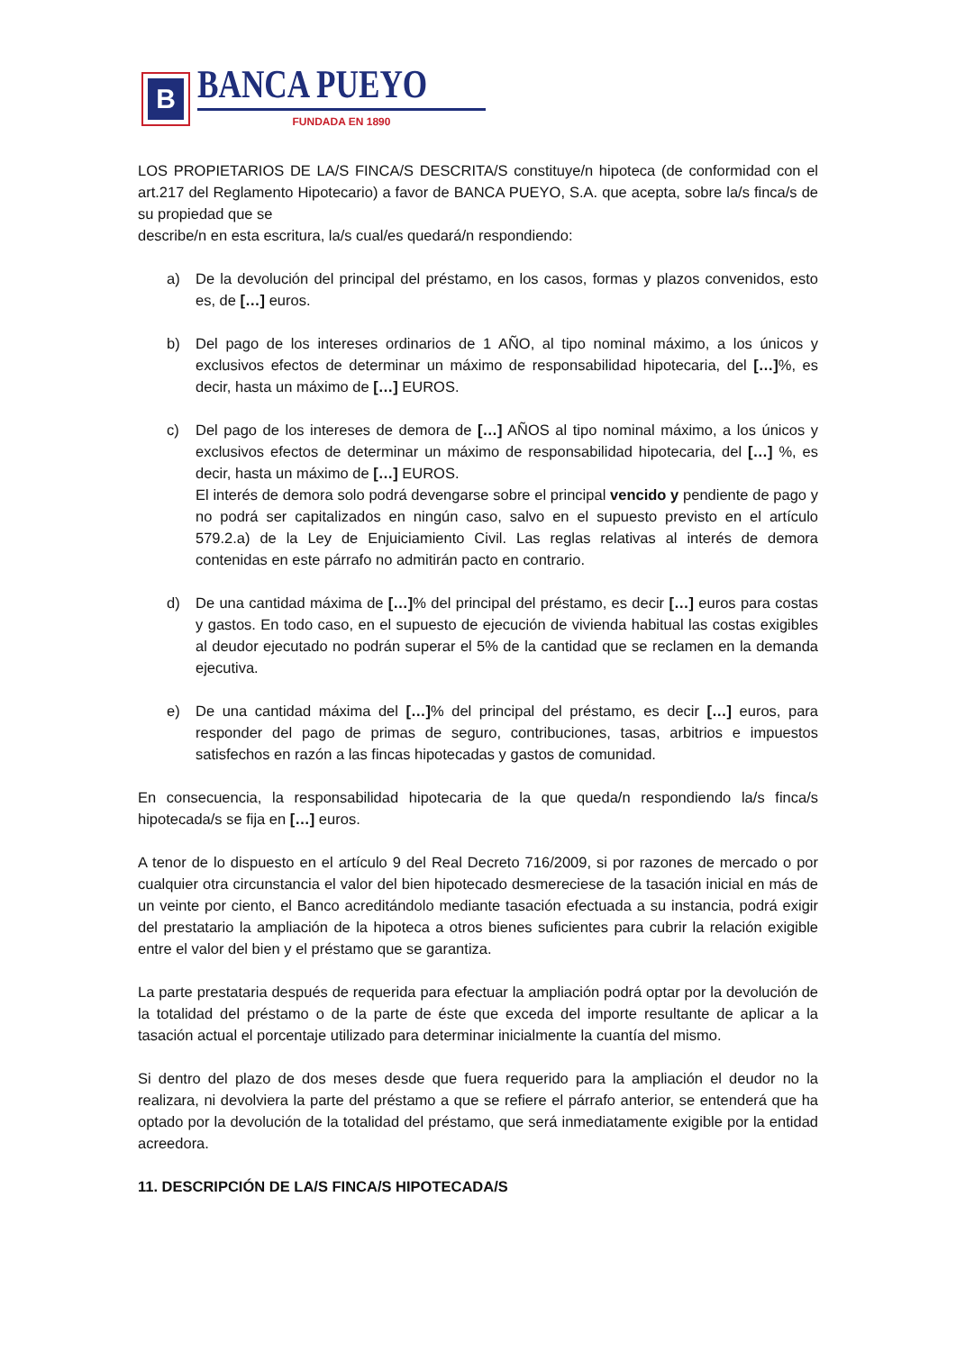B
BANCA PUEYO
FUNDADA EN 1890
LOS PROPIETARIOS DE LA/S FINCA/S DESCRITA/S constituye/n hipoteca (de conformidad con el art.217 del Reglamento Hipotecario) a favor de BANCA PUEYO, S.A. que acepta, sobre la/s finca/s de su propiedad que se
describe/n en esta escritura, la/s cual/es quedará/n respondiendo:
a) De la devolución del principal del préstamo, en los casos, formas y plazos convenidos, esto es, de […] euros.
b) Del pago de los intereses ordinarios de 1 AÑO, al tipo nominal máximo, a los únicos y exclusivos efectos de determinar un máximo de responsabilidad hipotecaria, del […]%, es decir, hasta un máximo de […] EUROS.
c) Del pago de los intereses de demora de […] AÑOS al tipo nominal máximo, a los únicos y exclusivos efectos de determinar un máximo de responsabilidad hipotecaria, del […] %, es decir, hasta un máximo de […] EUROS.
El interés de demora solo podrá devengarse sobre el principal vencido y pendiente de pago y no podrá ser capitalizados en ningún caso, salvo en el supuesto previsto en el artículo 579.2.a) de la Ley de Enjuiciamiento Civil. Las reglas relativas al interés de demora contenidas en este párrafo no admitirán pacto en contrario.
d) De una cantidad máxima de […]% del principal del préstamo, es decir […] euros para costas y gastos. En todo caso, en el supuesto de ejecución de vivienda habitual las costas exigibles al deudor ejecutado no podrán superar el 5% de la cantidad que se reclamen en la demanda ejecutiva.
e) De una cantidad máxima del […]% del principal del préstamo, es decir […] euros, para responder del pago de primas de seguro, contribuciones, tasas, arbitrios e impuestos satisfechos en razón a las fincas hipotecadas y gastos de comunidad.
En consecuencia, la responsabilidad hipotecaria de la que queda/n respondiendo la/s finca/s hipotecada/s se fija en […] euros.
A tenor de lo dispuesto en el artículo 9 del Real Decreto 716/2009, si por razones de mercado o por cualquier otra circunstancia el valor del bien hipotecado desmereciese de la tasación inicial en más de un veinte por ciento, el Banco acreditándolo mediante tasación efectuada a su instancia, podrá exigir del prestatario la ampliación de la hipoteca a otros bienes suficientes para cubrir la relación exigible entre el valor del bien y el préstamo que se garantiza.
La parte prestataria después de requerida para efectuar la ampliación podrá optar por la devolución de la totalidad del préstamo o de la parte de éste que exceda del importe resultante de aplicar a la tasación actual el porcentaje utilizado para determinar inicialmente la cuantía del mismo.
Si dentro del plazo de dos meses desde que fuera requerido para la ampliación el deudor no la realizara, ni devolviera la parte del préstamo a que se refiere el párrafo anterior, se entenderá que ha optado por la devolución de la totalidad del préstamo, que será inmediatamente exigible por la entidad acreedora.
11. DESCRIPCIÓN DE LA/S FINCA/S HIPOTECADA/S